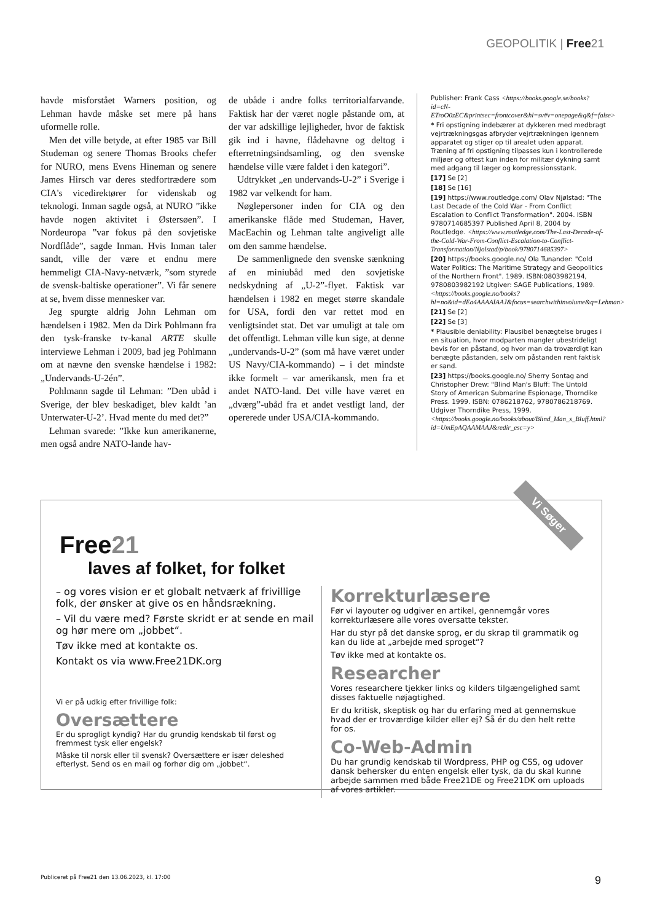GEOPOLITIK | Free21
havde misforstået Warners position, og Lehman havde måske set mere på hans uformelle rolle.
Men det ville betyde, at efter 1985 var Bill Studeman og senere Thomas Brooks chefer for NURO, mens Evens Hineman og senere James Hirsch var deres stedfortrædere som CIA's vicedirektører for videnskab og teknologi. Inman sagde også, at NURO ”ikke havde nogen aktivitet i Østersøen”. I Nordeuropa ”var fokus på den sovjetiske Nordflåde”, sagde Inman. Hvis Inman taler sandt, ville der være et endnu mere hemmeligt CIA-Navy-netværk, ”som styrede de svensk-baltiske operationer”. Vi får senere at se, hvem disse mennesker var.
Jeg spurgte aldrig John Lehman om hændelsen i 1982. Men da Dirk Pohlmann fra den tysk-franske tv-kanal ARTE skulle interviewe Lehman i 2009, bad jeg Pohlmann om at nævne den svenske hændelse i 1982: „Undervands-U-2én”.
Pohlmann sagde til Lehman: ”Den ubåd i Sverige, der blev beskadiget, blev kaldt ’an Unterwater-U-2’. Hvad mente du med det?”
Lehman svarede: ”Ikke kun amerikanerne, men også andre NATO-lande hav-
de ubåde i andre folks territorialfarvande. Faktisk har der været nogle påstande om, at der var adskillige lejligheder, hvor de faktisk gik ind i havne, flådehavne og deltog i efterretningsindsamling, og den svenske hændelse ville være faldet i den kategori”.
Udtrykket „en undervands-U-2” i Sverige i 1982 var velkendt for ham.
Nøglepersoner inden for CIA og den amerikanske flåde med Studeman, Haver, MacEachin og Lehman talte angiveligt alle om den samme hændelse.
De sammenlignede den svenske sænkning af en miniubåd med den sovjetiske nedskydning af „U-2”-flyet. Faktisk var hændelsen i 1982 en meget større skandale for USA, fordi den var rettet mod en venligtsindet stat. Det var umuligt at tale om det offentligt. Lehman ville kun sige, at denne „undervands-U-2” (som må have været under US Navy/CIA-kommando) – i det mindste ikke formelt – var amerikansk, men fra et andet NATO-land. Det ville have været en „dværg”-ubåd fra et andet vestligt land, der opererede under USA/CIA-kommando.
Publisher: Frank Cass <https://books.google.se/books?id=cN-ETroO0zEC&printsec=frontcover&hl=sv#v=onepage&q&f=false>
* Fri opstigning indebærer at dykkeren med medbragt vejrtrækningsgas afbryder vejrtrækningen igennem apparatet og stiger op til arealet uden apparat. Træning af fri opstigning tilpasses kun i kontrollerede miljøer og oftest kun inden for militær dykning samt med adgang til læger og kompressionsstank.
[17] Se [2]
[18] Se [16]
[19] https://www.routledge.com/ Olav Njølstad: "The Last Decade of the Cold War - From Conflict Escalation to Conflict Transformation". 2004. ISBN 9780714685397 Published April 8, 2004 by Routledge. <https://www.routledge.com/The-Last-Decade-of-the-Cold-War-From-Conflict-Escalation-to-Conflict-Transformation/Njolstad/p/book/9780714685397>
[20] https://books.google.no/ Ola Tunander: "Cold Water Politics: The Maritime Strategy and Geopolitics of the Northern Front". 1989. ISBN:0803982194, 9780803982192 Utgiver: SAGE Publications, 1989. <https://books.google.no/books?hl=no&id=dEa4AAAAIAAJ&focus=searchwithinvolume&q=Lehman>
[21] Se [2]
[22] Se [3]
* Plausible deniability: Plausibel benægtelse bruges i en situation, hvor modparten mangler ubestrideligt bevis for en påstand, og hvor man da troværdigt kan benægte påstanden, selv om påstanden rent faktisk er sand.
[23] https://books.google.no/ Sherry Sontag and Christopher Drew: "Blind Man's Bluff: The Untold Story of American Submarine Espionage, Thorndike Press. 1999. ISBN: 0786218762, 9780786218769. Udgiver Thorndike Press, 1999. <https://books.google.no/books/about/Blind_Man_s_Bluff.html?id=UmEpAQAAMAAJ&redir_esc=y>
Vi Søger
Free21
laves af folket, for folket
– og vores vision er et globalt netværk af frivillige folk, der ønsker at give os en håndsrækning.
– Vil du være med? Første skridt er at sende en mail og hør mere om „jobbet“.
Tøv ikke med at kontakte os.
Kontakt os via www.Free21DK.org
Vi er på udkig efter frivillige folk:
Oversættere
Er du sprogligt kyndig? Har du grundig kendskab til først og fremmest tysk eller engelsk?
Måske til norsk eller til svensk? Oversættere er især deleshed efterlyst. Send os en mail og forhør dig om „jobbet“.
Korrekturlæsere
Før vi layouter og udgiver en artikel, gennemgår vores korrekturlæsere alle vores oversatte tekster.
Har du styr på det danske sprog, er du skrap til grammatik og kan du lide at „arbejde med sproget“?
Tøv ikke med at kontakte os.
Researcher
Vores researchere tjekker links og kilders tilgængelighed samt disses faktuelle nøjagtighed.
Er du kritisk, skeptisk og har du erfaring med at gennemskue hvad der er troværdige kilder eller ej? Så ér du den helt rette for os.
Co-Web-Admin
Du har grundig kendskab til Wordpress, PHP og CSS, og udover dansk behersker du enten engelsk eller tysk, da du skal kunne arbejde sammen med både Free21DE og Free21DK om uploads af vores artikler.
Publiceret på Free21 den 13.06.2023, kl. 17:00 9